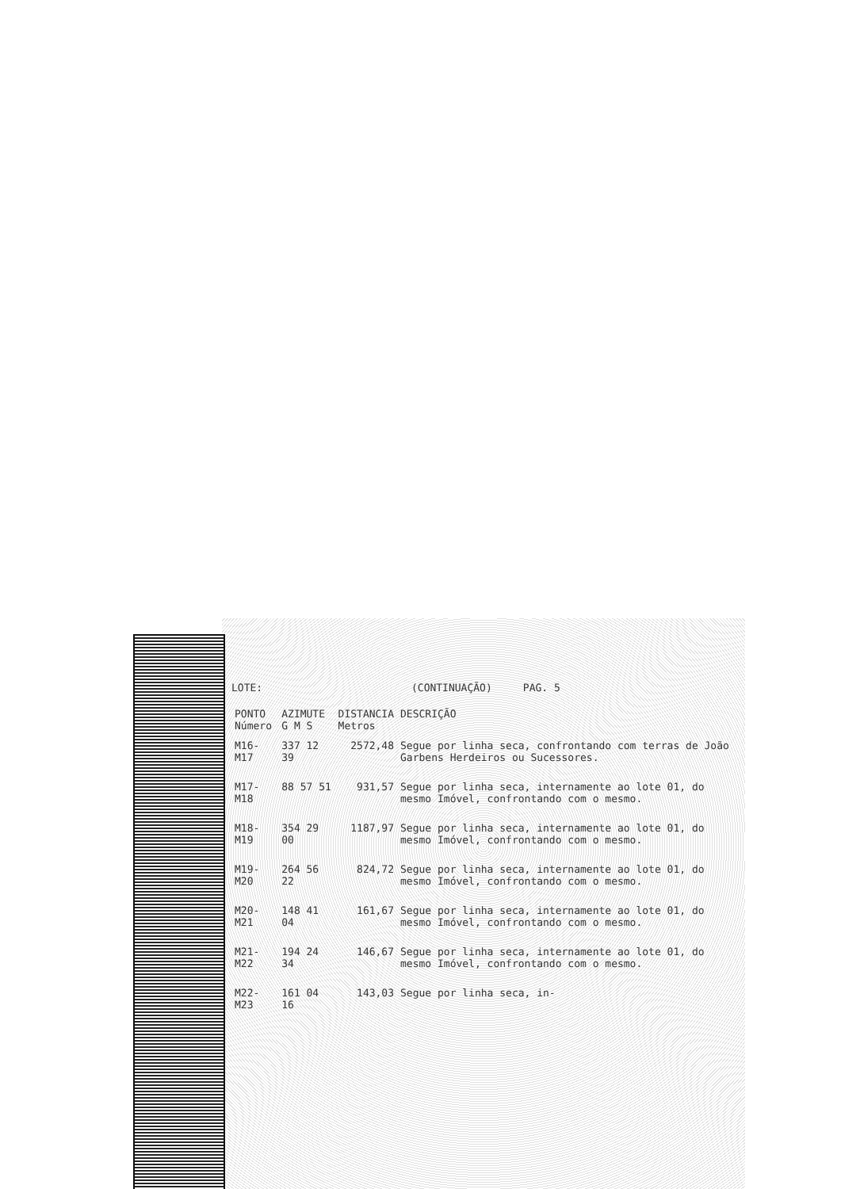LOTE: (CONTINUAÇÃO) PAG. 5
| PONTO Número | AZIMUTE G M S | DISTANCIA Metros | DESCRIÇÃO |
| --- | --- | --- | --- |
| M16-M17 | 337 12 39 | 2572,48 | Segue por linha seca, confrontando com terras de João Garbens Herdeiros ou Sucessores. |
| M17-M18 | 88 57 51 | 931,57 | Segue por linha seca, internamente ao lote 01, do mesmo Imóvel, confrontando com o mesmo. |
| M18-M19 | 354 29 00 | 1187,97 | Segue por linha seca, internamente ao lote 01, do mesmo Imóvel, confrontando com o mesmo. |
| M19-M20 | 264 56 22 | 824,72 | Segue por linha seca, internamente ao lote 01, do mesmo Imóvel, confrontando com o mesmo. |
| M20-M21 | 148 41 04 | 161,67 | Segue por linha seca, internamente ao lote 01, do mesmo Imóvel, confrontando com o mesmo. |
| M21-M22 | 194 24 34 | 146,67 | Segue por linha seca, internamente ao lote 01, do mesmo Imóvel, confrontando com o mesmo. |
| M22-M23 | 161 04 16 | 143,03 | Segue por linha seca, in- |